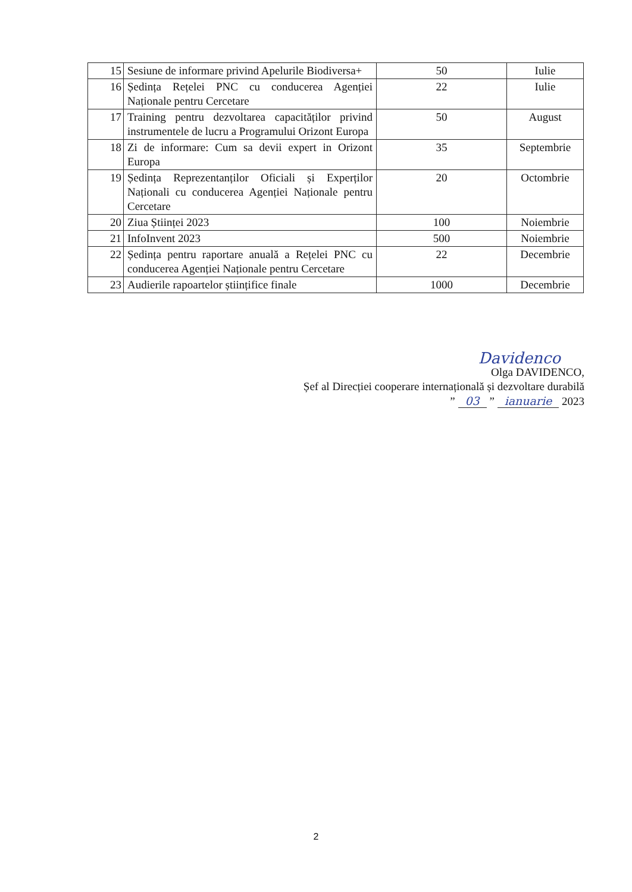| 15 | Sesiune de informare privind Apelurile Biodiversa+ | 50 | Iulie |
| 16 | Ședința Rețelei PNC cu conducerea Agenției Naționale pentru Cercetare | 22 | Iulie |
| 17 | Training pentru dezvoltarea capacităților privind instrumentele de lucru a Programului Orizont Europa | 50 | August |
| 18 | Zi de informare: Cum sa devii expert in Orizont Europa | 35 | Septembrie |
| 19 | Ședința Reprezentanților Oficiali și Experților Naționali cu conducerea Agenției Naționale pentru Cercetare | 20 | Octombrie |
| 20 | Ziua Științei 2023 | 100 | Noiembrie |
| 21 | InfoInvent 2023 | 500 | Noiembrie |
| 22 | Ședința pentru raportare anuală a Rețelei PNC cu conducerea Agenției Naționale pentru Cercetare | 22 | Decembrie |
| 23 | Audierile rapoartelor științifice finale | 1000 | Decembrie |
Davidenco
Olga DAVIDENCO,
Șef al Direcției cooperare internațională și dezvoltare durabilă
” 03 ” ianuarie 2023
2